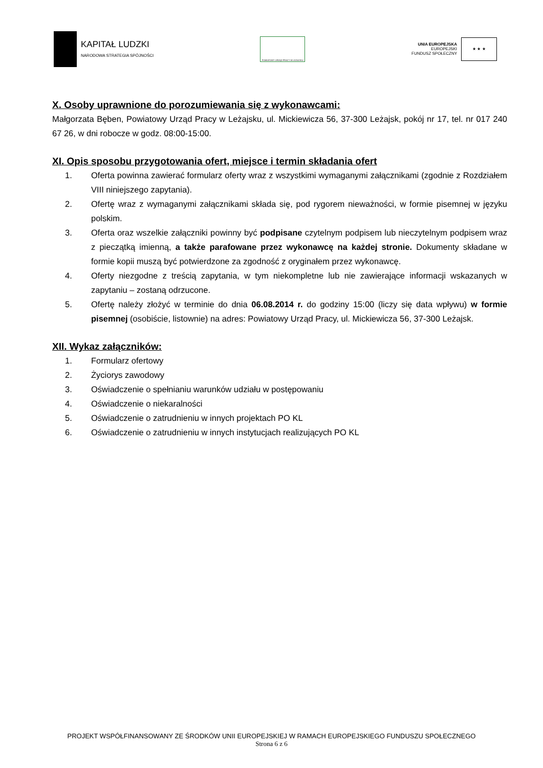KAPITAŁ LUDZKI
NARODOWA STRATEGIA SPÓJNOŚCI
POWIATOWY URZĄD PRACY W LEŻAJSKU
UNIA EUROPEJSKA
EUROPEJSKI
FUNDUSZ SPOŁECZNY
★ ★ ★
X. Osoby uprawnione do porozumiewania się z wykonawcami:
Małgorzata Bęben, Powiatowy Urząd Pracy w Leżajsku, ul. Mickiewicza 56, 37-300 Leżajsk, pokój nr 17, tel. nr 017 240 67 26, w dni robocze w godz. 08:00-15:00.
XI. Opis sposobu przygotowania ofert, miejsce i termin składania ofert
1. Oferta powinna zawierać formularz oferty wraz z wszystkimi wymaganymi załącznikami (zgodnie z Rozdziałem VIII niniejszego zapytania).
2. Ofertę wraz z wymaganymi załącznikami składa się, pod rygorem nieważności, w formie pisemnej w języku polskim.
3. Oferta oraz wszelkie załączniki powinny być podpisane czytelnym podpisem lub nieczytelnym podpisem wraz z pieczątką imienną, a także parafowane przez wykonawcę na każdej stronie. Dokumenty składane w formie kopii muszą być potwierdzone za zgodność z oryginałem przez wykonawcę.
4. Oferty niezgodne z treścią zapytania, w tym niekompletne lub nie zawierające informacji wskazanych w zapytaniu – zostaną odrzucone.
5. Ofertę należy złożyć w terminie do dnia 06.08.2014 r. do godziny 15:00 (liczy się data wpływu) w formie pisemnej (osobiście, listownie) na adres: Powiatowy Urząd Pracy, ul. Mickiewicza 56, 37-300 Leżajsk.
XII. Wykaz załączników:
1. Formularz ofertowy
2. Życiorys zawodowy
3. Oświadczenie o spełnianiu warunków udziału w postępowaniu
4. Oświadczenie o niekaralności
5. Oświadczenie o zatrudnieniu w innych projektach PO KL
6. Oświadczenie o zatrudnieniu w innych instytucjach realizujących PO KL
PROJEKT WSPÓŁFINANSOWANY ZE ŚRODKÓW UNII EUROPEJSKIEJ W RAMACH EUROPEJSKIEGO FUNDUSZU SPOŁECZNEGO
Strona 6 z 6